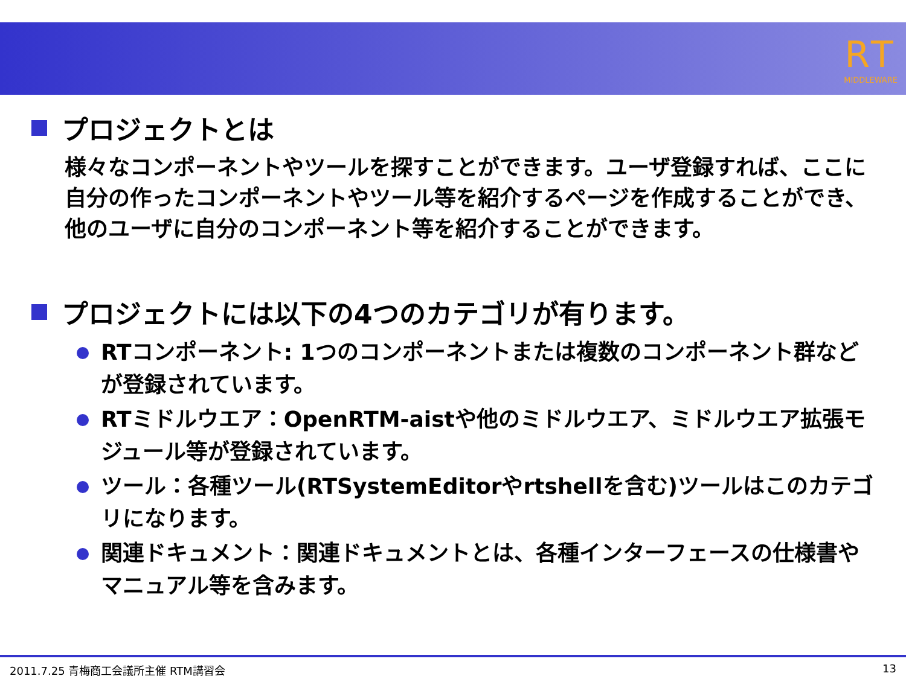RT
MIDDLEWARE
プロジェクトとは
様々なコンポーネントやツールを探すことができます。ユーザ登録すれば、ここに自分の作ったコンポーネントやツール等を紹介するページを作成することができ、他のユーザに自分のコンポーネント等を紹介することができます。
プロジェクトには以下の4つのカテゴリが有ります。
RTコンポーネント: 1つのコンポーネントまたは複数のコンポーネント群などが登録されています。
RTミドルウエア：OpenRTM-aistや他のミドルウエア、ミドルウエア拡張モジュール等が登録されています。
ツール：各種ツール(RTSystemEditorやrtshellを含む)ツールはこのカテゴリになります。
関連ドキュメント：関連ドキュメントとは、各種インターフェースの仕様書やマニュアル等を含みます。
2011.7.25 青梅商工会議所主催 RTM講習会 13